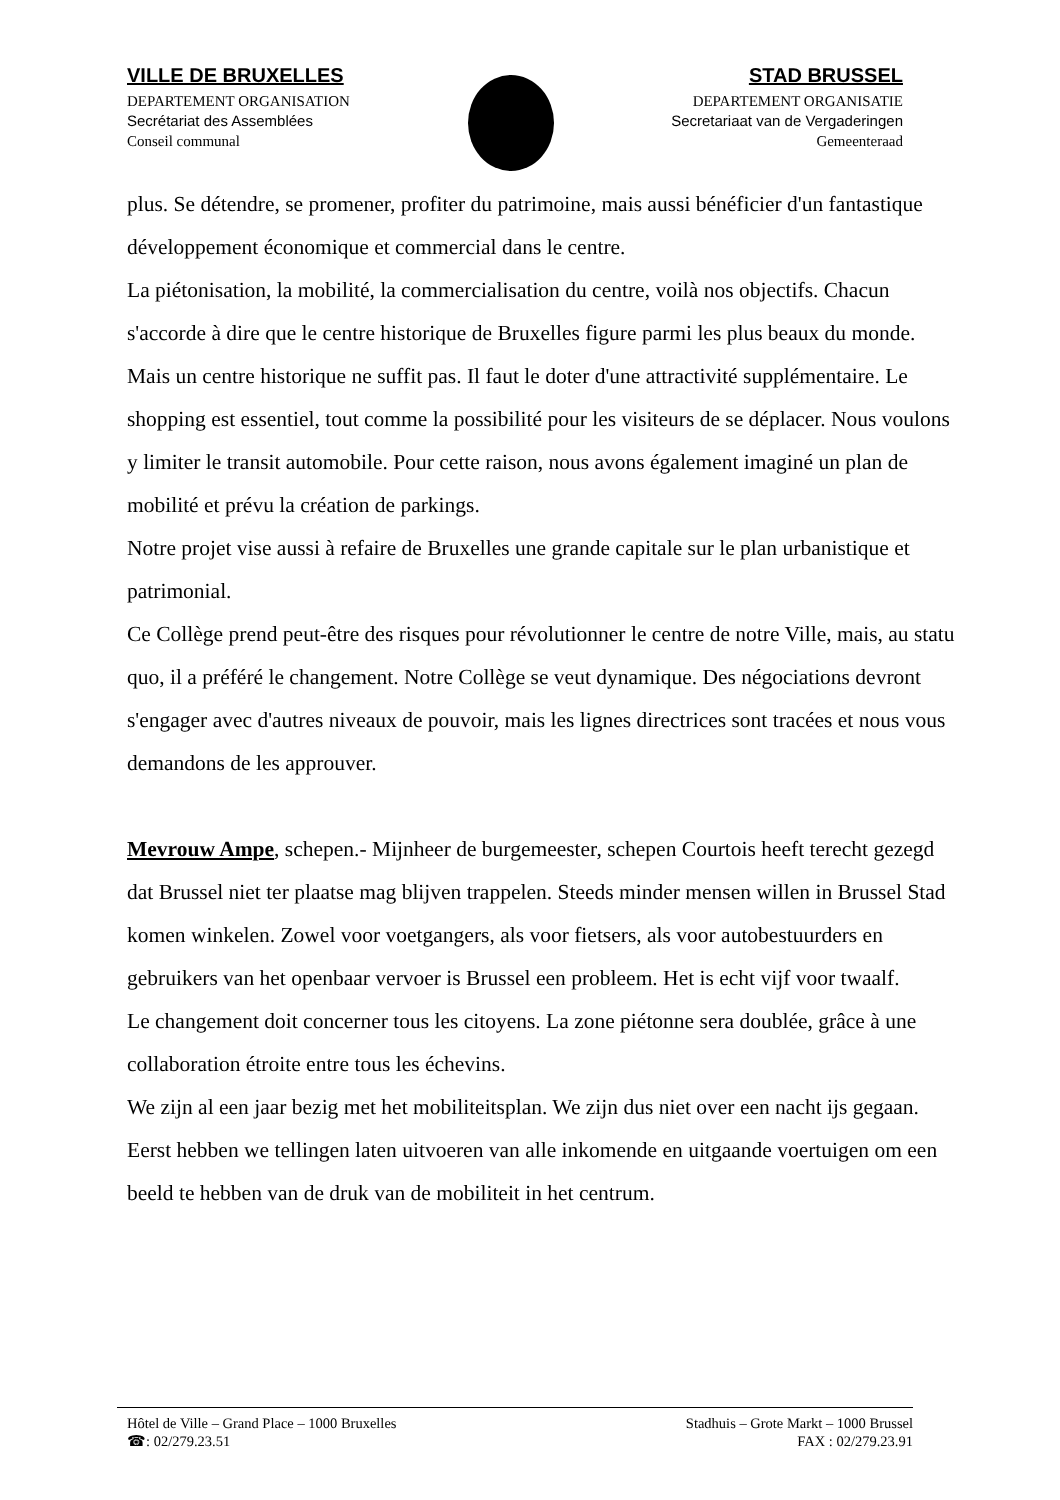VILLE DE BRUXELLES
DEPARTEMENT ORGANISATION
Secrétariat des Assemblées
Conseil communal
STAD BRUSSEL
DEPARTEMENT ORGANISATIE
Secretariaat van de Vergaderingen
Gemeenteraad
plus. Se détendre, se promener, profiter du patrimoine, mais aussi bénéficier d'un fantastique développement économique et commercial dans le centre.
La piétonisation, la mobilité, la commercialisation du centre, voilà nos objectifs. Chacun s'accorde à dire que le centre historique de Bruxelles figure parmi les plus beaux du monde. Mais un centre historique ne suffit pas. Il faut le doter d'une attractivité supplémentaire. Le shopping est essentiel, tout comme la possibilité pour les visiteurs de se déplacer. Nous voulons y limiter le transit automobile. Pour cette raison, nous avons également imaginé un plan de mobilité et prévu la création de parkings.
Notre projet vise aussi à refaire de Bruxelles une grande capitale sur le plan urbanistique et patrimonial.
Ce Collège prend peut-être des risques pour révolutionner le centre de notre Ville, mais, au statu quo, il a préféré le changement. Notre Collège se veut dynamique. Des négociations devront s'engager avec d'autres niveaux de pouvoir, mais les lignes directrices sont tracées et nous vous demandons de les approuver.
Mevrouw Ampe, schepen.- Mijnheer de burgemeester, schepen Courtois heeft terecht gezegd dat Brussel niet ter plaatse mag blijven trappelen. Steeds minder mensen willen in Brussel Stad komen winkelen. Zowel voor voetgangers, als voor fietsers, als voor autobestuurders en gebruikers van het openbaar vervoer is Brussel een probleem. Het is echt vijf voor twaalf.
Le changement doit concerner tous les citoyens. La zone piétonne sera doublée, grâce à une collaboration étroite entre tous les échevins.
We zijn al een jaar bezig met het mobiliteitsplan. We zijn dus niet over een nacht ijs gegaan. Eerst hebben we tellingen laten uitvoeren van alle inkomende en uitgaande voertuigen om een beeld te hebben van de druk van de mobiliteit in het centrum.
Hôtel de Ville – Grand Place – 1000 Bruxelles
☎: 02/279.23.51
Stadhuis – Grote Markt – 1000 Brussel
FAX : 02/279.23.91